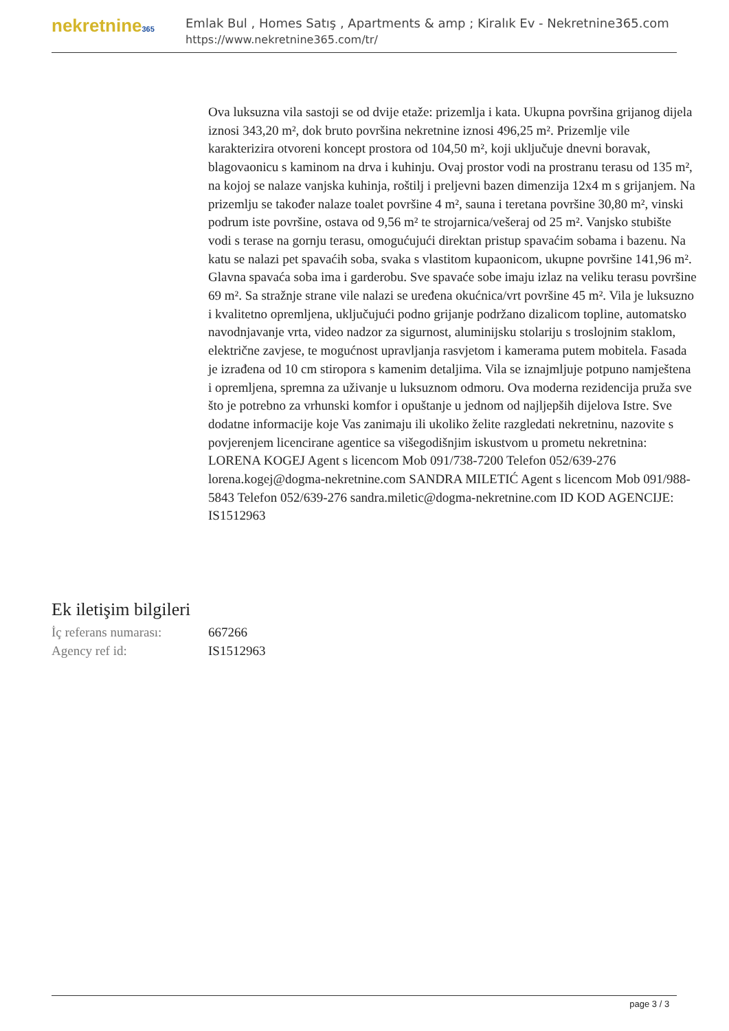nekretnine365
Emlak Bul , Homes Satış , Apartments & amp ; Kiralık Ev - Nekretnine365.com
https://www.nekretnine365.com/tr/
Ova luksuzna vila sastoji se od dvije etaže: prizemlja i kata. Ukupna površina grijanog dijela iznosi 343,20 m², dok bruto površina nekretnine iznosi 496,25 m². Prizemlje vile karakterizira otvoreni koncept prostora od 104,50 m², koji uključuje dnevni boravak, blagovaonicu s kaminom na drva i kuhinju. Ovaj prostor vodi na prostranu terasu od 135 m², na kojoj se nalaze vanjska kuhinja, roštilj i preljevni bazen dimenzija 12x4 m s grijanjem. Na prizemlju se također nalaze toalet površine 4 m², sauna i teretana površine 30,80 m², vinski podrum iste površine, ostava od 9,56 m² te strojarnica/vešeraj od 25 m². Vanjsko stubište vodi s terase na gornju terasu, omogućujući direktan pristup spavaćim sobama i bazenu. Na katu se nalazi pet spavaćih soba, svaka s vlastitom kupaonicom, ukupne površine 141,96 m². Glavna spavaća soba ima i garderobu. Sve spavaće sobe imaju izlaz na veliku terasu površine 69 m². Sa stražnje strane vile nalazi se uređena okućnica/vrt površine 45 m². Vila je luksuzno i kvalitetno opremljena, uključujući podno grijanje podržano dizalicom topline, automatsko navodnjavanje vrta, video nadzor za sigurnost, aluminijsku stolariju s troslojnim staklom, električne zavjese, te mogućnost upravljanja rasvjetom i kamerama putem mobitela. Fasada je izrađena od 10 cm stiropora s kamenim detaljima. Vila se iznajmljuje potpuno namještena i opremljena, spremna za uživanje u luksuznom odmoru. Ova moderna rezidencija pruža sve što je potrebno za vrhunski komfor i opuštanje u jednom od najljepših dijelova Istre. Sve dodatne informacije koje Vas zanimaju ili ukoliko želite razgledati nekretninu, nazovite s povjerenjem licencirane agentice sa višegodišnjim iskustvom u prometu nekretnina: LORENA KOGEJ Agent s licencom Mob 091/738-7200 Telefon 052/639-276 lorena.kogej@dogma-nekretnine.com SANDRA MILETIĆ Agent s licencom Mob 091/988-5843 Telefon 052/639-276 sandra.miletic@dogma-nekretnine.com ID KOD AGENCIJE: IS1512963
Ek iletişim bilgileri
| İç referans numarası: | 667266 |
| Agency ref id: | IS1512963 |
page 3 / 3